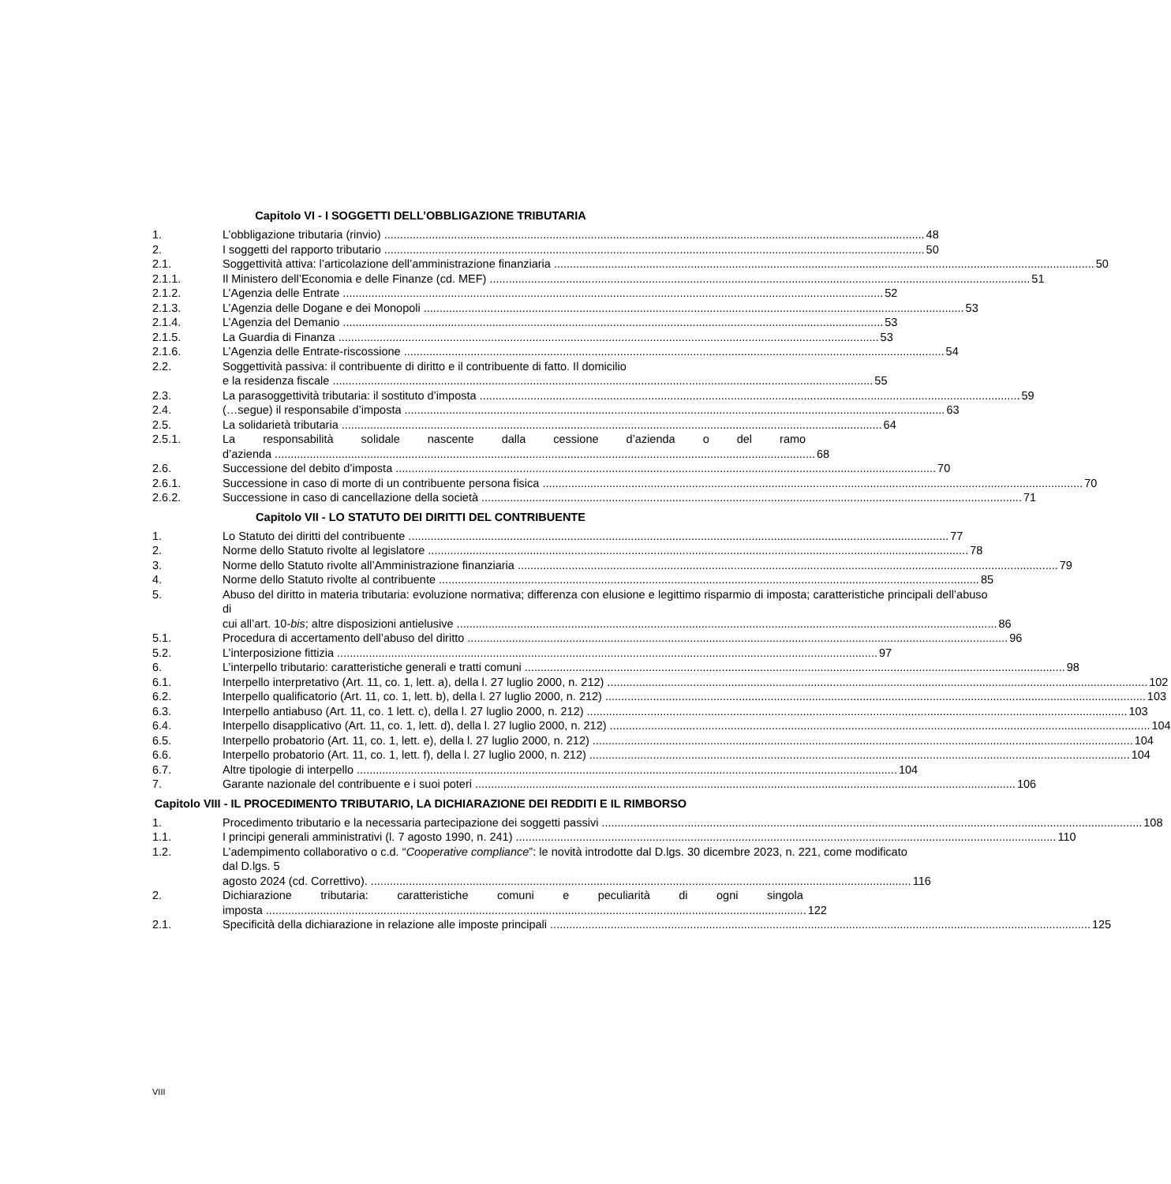Capitolo VI - I SOGGETTI DELL’OBBLIGAZIONE TRIBUTARIA
1. L’obbligazione tributaria (rinvio) 48
2. I soggetti del rapporto tributario 50
2.1. Soggettività attiva: l’articolazione dell’amministrazione finanziaria 50
2.1.1. Il Ministero dell’Economia e delle Finanze (cd. MEF) 51
2.1.2. L’Agenzia delle Entrate 52
2.1.3. L’Agenzia delle Dogane e dei Monopoli 53
2.1.4. L’Agenzia del Demanio 53
2.1.5. La Guardia di Finanza 53
2.1.6. L’Agenzia delle Entrate-riscossione 54
2.2. Soggettività passiva: il contribuente di diritto e il contribuente di fatto. Il domicilio
e la residenza fiscale 55
2.3. La parasoggettività tributaria: il sostituto d’imposta 59
2.4. (…segue) il responsabile d’imposta 63
2.5. La solidarietà tributaria 64
2.5.1. La responsabilità solidale nascente dalla cessione d’azienda o del ramo
d’azienda 68
2.6. Successione del debito d’imposta 70
2.6.1. Successione in caso di morte di un contribuente persona fisica 70
2.6.2. Successione in caso di cancellazione della società 71
Capitolo VII - LO STATUTO DEI DIRITTI DEL CONTRIBUENTE
1. Lo Statuto dei diritti del contribuente 77
2. Norme dello Statuto rivolte al legislatore 78
3. Norme dello Statuto rivolte all’Amministrazione finanziaria 79
4. Norme dello Statuto rivolte al contribuente 85
5. Abuso del diritto in materia tributaria: evoluzione normativa; differenza con elusione e legittimo risparmio di imposta; caratteristiche principali dell’abuso di
cui all’art. 10-bis; altre disposizioni antielusive 86
5.1. Procedura di accertamento dell’abuso del diritto 96
5.2. L’interposizione fittizia 97
6. L’interpello tributario: caratteristiche generali e tratti comuni 98
6.1. Interpello interpretativo (Art. 11, co. 1, lett. a), della l. 27 luglio 2000, n. 212) 102
6.2. Interpello qualificatorio (Art. 11, co. 1, lett. b), della l. 27 luglio 2000, n. 212) 103
6.3. Interpello antiabuso (Art. 11, co. 1 lett. c), della l. 27 luglio 2000, n. 212) 103
6.4. Interpello disapplicativo (Art. 11, co. 1, lett. d), della l. 27 luglio 2000, n. 212) 104
6.5. Interpello probatorio (Art. 11, co. 1, lett. e), della l. 27 luglio 2000, n. 212) 104
6.6. Interpello probatorio (Art. 11, co. 1, lett. f), della l. 27 luglio 2000, n. 212) 104
6.7. Altre tipologie di interpello 104
7. Garante nazionale del contribuente e i suoi poteri 106
Capitolo VIII - IL PROCEDIMENTO TRIBUTARIO, LA DICHIARAZIONE DEI REDDITI E IL RIMBORSO
1. Procedimento tributario e la necessaria partecipazione dei soggetti passivi 108
1.1. I principi generali amministrativi (l. 7 agosto 1990, n. 241) 110
1.2. L’adempimento collaborativo o c.d. “Cooperative compliance”: le novità introdotte dal D.lgs. 30 dicembre 2023, n. 221, come modificato dal D.lgs. 5
agosto 2024 (cd. Correttivo). 116
2. Dichiarazione tributaria: caratteristiche comuni e peculiarità di ogni singola
imposta 122
2.1. Specificità della dichiarazione in relazione alle imposte principali 125
VIII